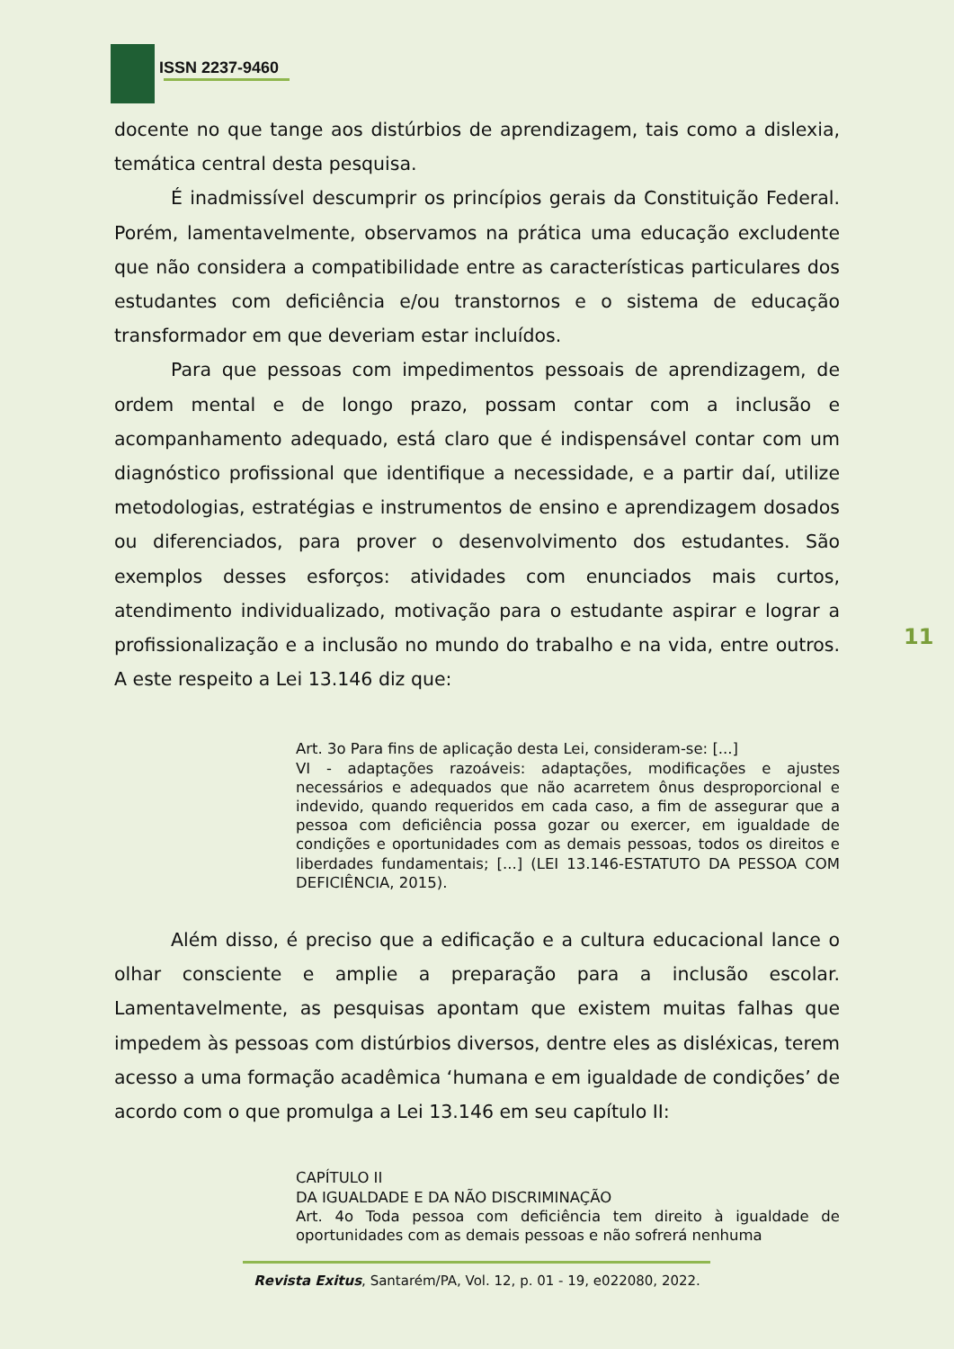ISSN 2237-9460
docente no que tange aos distúrbios de aprendizagem, tais como a dislexia, temática central desta pesquisa.
É inadmissível descumprir os princípios gerais da Constituição Federal. Porém, lamentavelmente, observamos na prática uma educação excludente que não considera a compatibilidade entre as características particulares dos estudantes com deficiência e/ou transtornos e o sistema de educação transformador em que deveriam estar incluídos.
Para que pessoas com impedimentos pessoais de aprendizagem, de ordem mental e de longo prazo, possam contar com a inclusão e acompanhamento adequado, está claro que é indispensável contar com um diagnóstico profissional que identifique a necessidade, e a partir daí, utilize metodologias, estratégias e instrumentos de ensino e aprendizagem dosados ou diferenciados, para prover o desenvolvimento dos estudantes. São exemplos desses esforços: atividades com enunciados mais curtos, atendimento individualizado, motivação para o estudante aspirar e lograr a profissionalização e a inclusão no mundo do trabalho e na vida, entre outros. A este respeito a Lei 13.146 diz que:
Art. 3o Para fins de aplicação desta Lei, consideram-se: [...]
VI - adaptações razoáveis: adaptações, modificações e ajustes necessários e adequados que não acarretem ônus desproporcional e indevido, quando requeridos em cada caso, a fim de assegurar que a pessoa com deficiência possa gozar ou exercer, em igualdade de condições e oportunidades com as demais pessoas, todos os direitos e liberdades fundamentais; [...] (LEI 13.146-ESTATUTO DA PESSOA COM DEFICIÊNCIA, 2015).
Além disso, é preciso que a edificação e a cultura educacional lance o olhar consciente e amplie a preparação para a inclusão escolar. Lamentavelmente, as pesquisas apontam que existem muitas falhas que impedem às pessoas com distúrbios diversos, dentre eles as disléxicas, terem acesso a uma formação acadêmica ‘humana e em igualdade de condições’ de acordo com o que promulga a Lei 13.146 em seu capítulo II:
CAPÍTULO II
DA IGUALDADE E DA NÃO DISCRIMINAÇÃO
Art. 4o Toda pessoa com deficiência tem direito à igualdade de oportunidades com as demais pessoas e não sofrerá nenhuma
11
Revista Exitus, Santarém/PA, Vol. 12, p. 01 - 19, e022080, 2022.